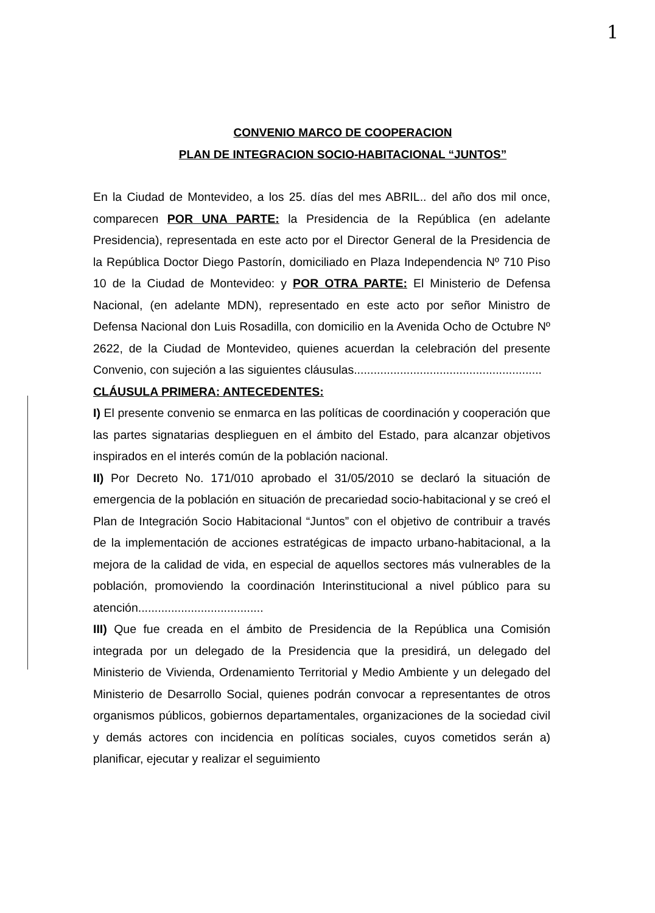1
CONVENIO MARCO DE COOPERACION
PLAN DE INTEGRACION SOCIO-HABITACIONAL “JUNTOS”
En la Ciudad de Montevideo, a los 25. días del mes ABRIL.. del año dos mil once, comparecen POR UNA PARTE: la Presidencia de la República (en adelante Presidencia), representada en este acto por el Director General de la Presidencia de la República Doctor Diego Pastorín, domiciliado en Plaza Independencia Nº 710 Piso 10 de la Ciudad de Montevideo: y POR OTRA PARTE: El Ministerio de Defensa Nacional, (en adelante MDN), representado en este acto por señor Ministro de Defensa Nacional don Luis Rosadilla, con domicilio en la Avenida Ocho de Octubre Nº 2622, de la Ciudad de Montevideo, quienes acuerdan la celebración del presente Convenio, con sujeción a las siguientes cláusulas.........................................................
CLÁUSULA PRIMERA: ANTECEDENTES:
I) El presente convenio se enmarca en las políticas de coordinación y cooperación que las partes signatarias desplieguen en el ámbito del Estado, para alcanzar objetivos inspirados en el interés común de la población nacional.
II) Por Decreto No. 171/010 aprobado el 31/05/2010 se declaró la situación de emergencia de la población en situación de precariedad socio-habitacional y se creó el Plan de Integración Socio Habitacional “Juntos” con el objetivo de contribuir a través de la implementación de acciones estratégicas de impacto urbano-habitacional, a la mejora de la calidad de vida, en especial de aquellos sectores más vulnerables de la población, promoviendo la coordinación Interinstitucional a nivel público para su atención......................................
III) Que fue creada en el ámbito de Presidencia de la República una Comisión integrada por un delegado de la Presidencia que la presidirá, un delegado del Ministerio de Vivienda, Ordenamiento Territorial y Medio Ambiente y un delegado del Ministerio de Desarrollo Social, quienes podrán convocar a representantes de otros organismos públicos, gobiernos departamentales, organizaciones de la sociedad civil y demás actores con incidencia en políticas sociales, cuyos cometidos serán a) planificar, ejecutar y realizar el seguimiento